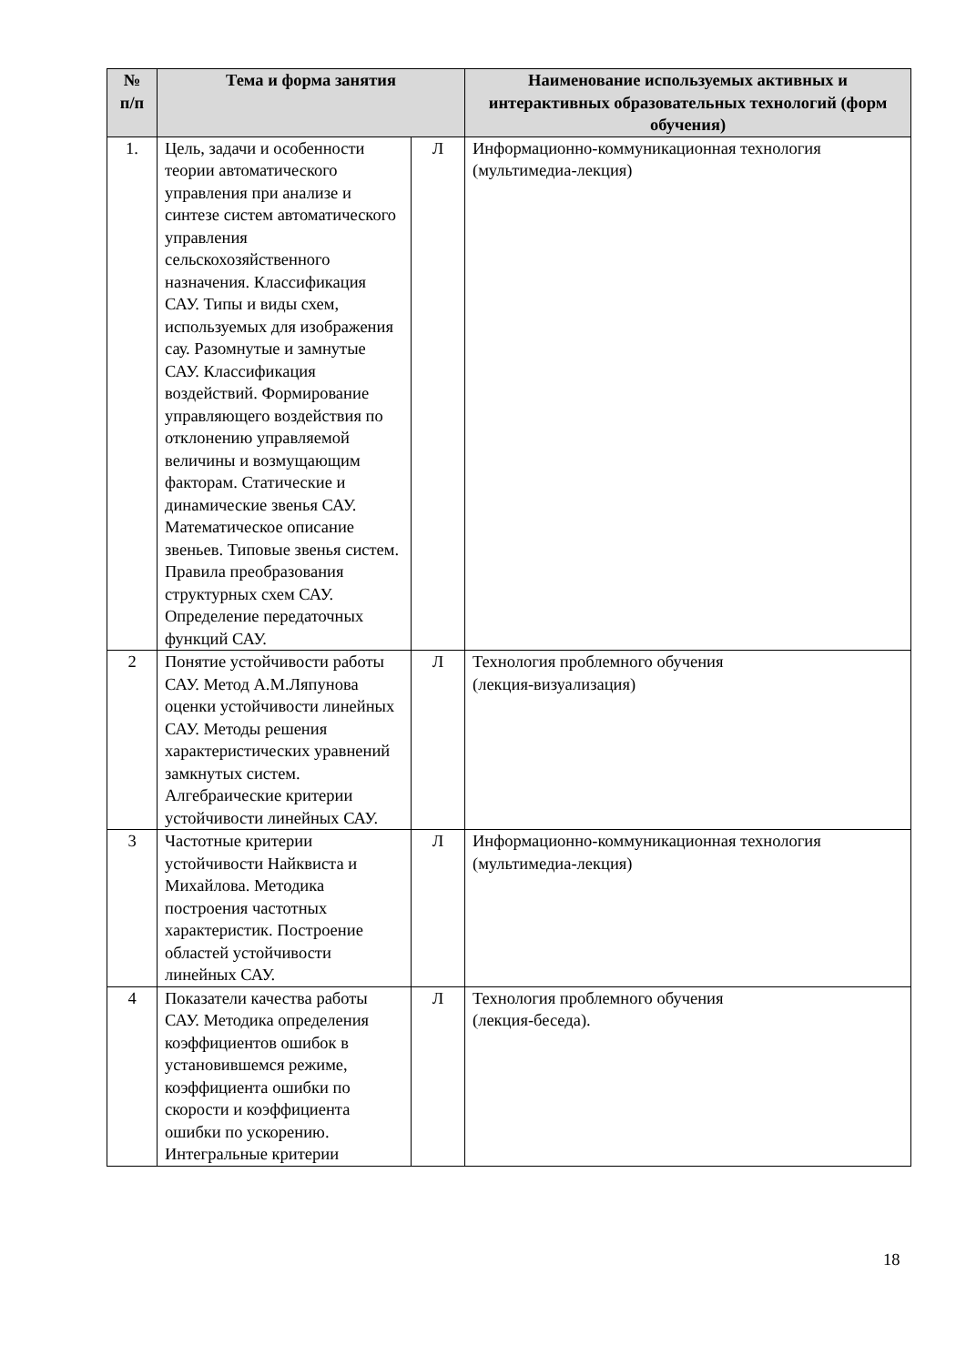| № п/п | Тема и форма занятия | | Наименование используемых активных и интерактивных образовательных технологий (форм обучения) |
| --- | --- | --- | --- |
| 1. | Цель, задачи и особенности теории автоматического управления при анализе и синтезе систем автоматического управления сельскохозяйственного назначения. Классификация САУ. Типы и виды схем, используемых для изображения сау. Разомнутые и замнутые САУ. Классификация воздействий. Формирование управляющего воздействия по отклонению управляемой величины и возмущающим факторам. Статические и динамические звенья САУ. Математическое описание звеньев. Типовые звенья систем. Правила преобразования структурных схем САУ. Определение передаточных функций САУ. | Л | Информационно-коммуникационная технология (мультимедиа-лекция) |
| 2 | Понятие устойчивости работы САУ. Метод А.М.Ляпунова оценки устойчивости линейных САУ. Методы решения характеристических уравнений замкнутых систем. Алгебраические критерии устойчивости линейных САУ. | Л | Технология проблемного обучения (лекция-визуализация) |
| 3 | Частотные критерии устойчивости Найквиста и Михайлова. Методика построения частотных характеристик. Построение областей устойчивости линейных САУ. | Л | Информационно-коммуникационная технология (мультимедиа-лекция) |
| 4 | Показатели качества работы САУ. Методика определения коэффициентов ошибок в установившемся режиме, коэффициента ошибки по скорости и коэффициента ошибки по ускорению. Интегральные критерии | Л | Технология проблемного обучения (лекция-беседа). |
18